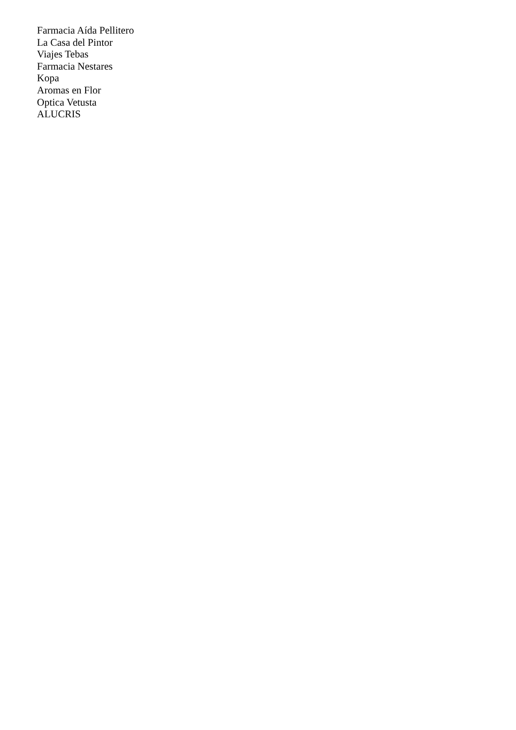Farmacia Aída Pellitero
La Casa del Pintor
Viajes Tebas
Farmacia Nestares
Kopa
Aromas en Flor
Optica Vetusta
ALUCRIS